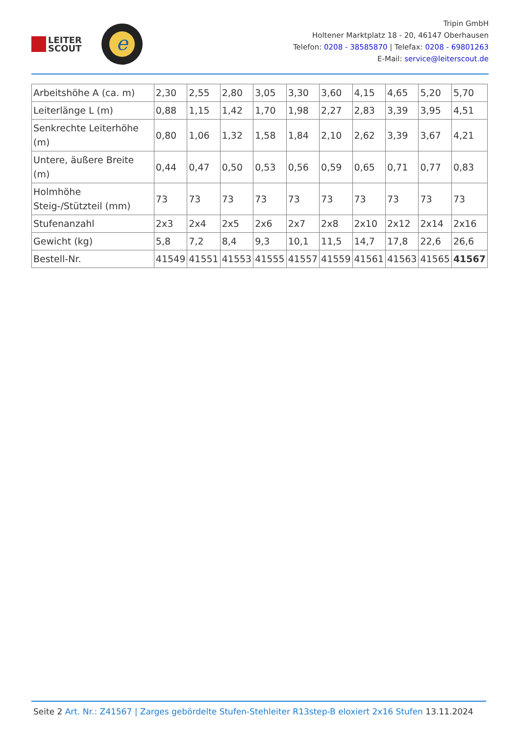LEITER
SCOUT
e
Tripin GmbH
Holtener Marktplatz 18 - 20, 46147 Oberhausen
Telefon: 0208 - 38585870 | Telefax: 0208 - 69801263
E-Mail: service@leiterscout.de
| Arbeitshöhe A (ca. m) | 2,30 | 2,55 | 2,80 | 3,05 | 3,30 | 3,60 | 4,15 | 4,65 | 5,20 | 5,70 |
| Leiterlänge L (m) | 0,88 | 1,15 | 1,42 | 1,70 | 1,98 | 2,27 | 2,83 | 3,39 | 3,95 | 4,51 |
| Senkrechte Leiterhöhe (m) | 0,80 | 1,06 | 1,32 | 1,58 | 1,84 | 2,10 | 2,62 | 3,39 | 3,67 | 4,21 |
| Untere, äußere Breite (m) | 0,44 | 0,47 | 0,50 | 0,53 | 0,56 | 0,59 | 0,65 | 0,71 | 0,77 | 0,83 |
| Holmhöhe Steig-/Stützteil (mm) | 73 | 73 | 73 | 73 | 73 | 73 | 73 | 73 | 73 | 73 |
| Stufenanzahl | 2x3 | 2x4 | 2x5 | 2x6 | 2x7 | 2x8 | 2x10 | 2x12 | 2x14 | 2x16 |
| Gewicht (kg) | 5,8 | 7,2 | 8,4 | 9,3 | 10,1 | 11,5 | 14,7 | 17,8 | 22,6 | 26,6 |
| Bestell-Nr. | 41549 | 41551 | 41553 | 41555 | 41557 | 41559 | 41561 | 41563 | 41565 | 41567 |
Seite 2 Art. Nr.: Z41567 | Zarges gebördelte Stufen-Stehleiter R13step-B eloxiert 2x16 Stufen 13.11.2024